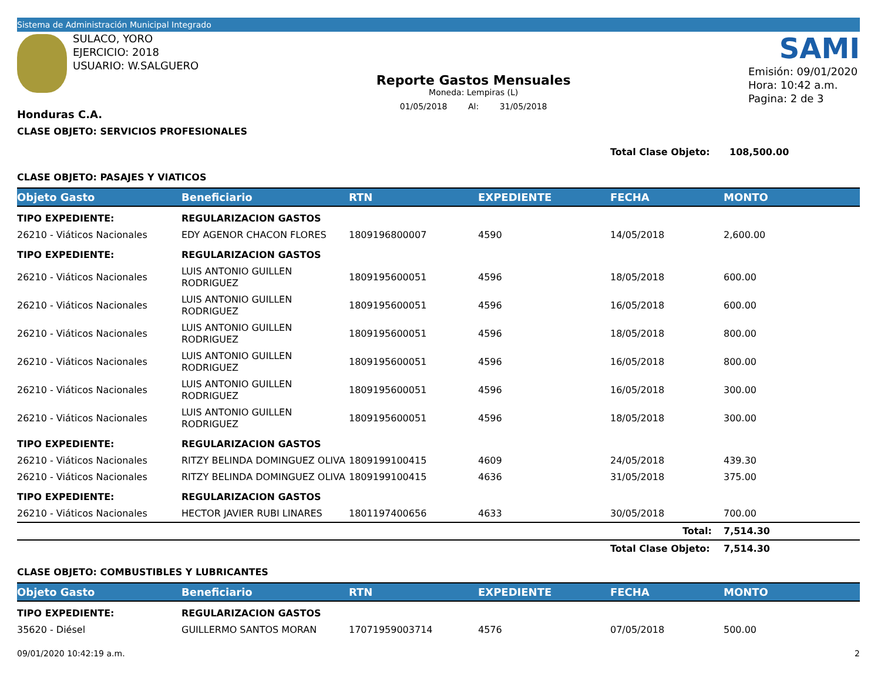Sistema de Administración Municipal Integrado
SULACO, YORO
EJERCICIO: 2018
USUARIO: W.SALGUERO
Honduras C.A.
Reporte Gastos Mensuales
Moneda: Lempiras (L)
01/05/2018 Al: 31/05/2018
SAMI
Emisión: 09/01/2020
Hora: 10:42 a.m.
Pagina: 2 de 3
CLASE OBJETO: SERVICIOS PROFESIONALES
Total Clase Objeto: 108,500.00
CLASE OBJETO: PASAJES Y VIATICOS
| Objeto Gasto | Beneficiario | RTN | EXPEDIENTE | FECHA | MONTO |
| --- | --- | --- | --- | --- | --- |
| TIPO EXPEDIENTE: | REGULARIZACION GASTOS | | | | |
| 26210 - Viáticos Nacionales | EDY AGENOR CHACON FLORES | 1809196800007 | 4590 | 14/05/2018 | 2,600.00 |
| TIPO EXPEDIENTE: | REGULARIZACION GASTOS | | | | |
| 26210 - Viáticos Nacionales | LUIS ANTONIO GUILLEN RODRIGUEZ | 1809195600051 | 4596 | 18/05/2018 | 600.00 |
| 26210 - Viáticos Nacionales | LUIS ANTONIO GUILLEN RODRIGUEZ | 1809195600051 | 4596 | 16/05/2018 | 600.00 |
| 26210 - Viáticos Nacionales | LUIS ANTONIO GUILLEN RODRIGUEZ | 1809195600051 | 4596 | 18/05/2018 | 800.00 |
| 26210 - Viáticos Nacionales | LUIS ANTONIO GUILLEN RODRIGUEZ | 1809195600051 | 4596 | 16/05/2018 | 800.00 |
| 26210 - Viáticos Nacionales | LUIS ANTONIO GUILLEN RODRIGUEZ | 1809195600051 | 4596 | 16/05/2018 | 300.00 |
| 26210 - Viáticos Nacionales | LUIS ANTONIO GUILLEN RODRIGUEZ | 1809195600051 | 4596 | 18/05/2018 | 300.00 |
| TIPO EXPEDIENTE: | REGULARIZACION GASTOS | | | | |
| 26210 - Viáticos Nacionales | RITZY BELINDA DOMINGUEZ OLIVA | 1809199100415 | 4609 | 24/05/2018 | 439.30 |
| 26210 - Viáticos Nacionales | RITZY BELINDA DOMINGUEZ OLIVA | 1809199100415 | 4636 | 31/05/2018 | 375.00 |
| TIPO EXPEDIENTE: | REGULARIZACION GASTOS | | | | |
| 26210 - Viáticos Nacionales | HECTOR JAVIER RUBI LINARES | 1801197400656 | 4633 | 30/05/2018 | 700.00 |
| | | | | Total: | 7,514.30 |
| | | | | Total Clase Objeto: | 7,514.30 |
CLASE OBJETO: COMBUSTIBLES Y LUBRICANTES
| Objeto Gasto | Beneficiario | RTN | EXPEDIENTE | FECHA | MONTO |
| --- | --- | --- | --- | --- | --- |
| TIPO EXPEDIENTE: | REGULARIZACION GASTOS | | | | |
| 35620 - Diésel | GUILLERMO SANTOS MORAN | 17071959003714 | 4576 | 07/05/2018 | 500.00 |
09/01/2020 10:42:19 a.m. 2